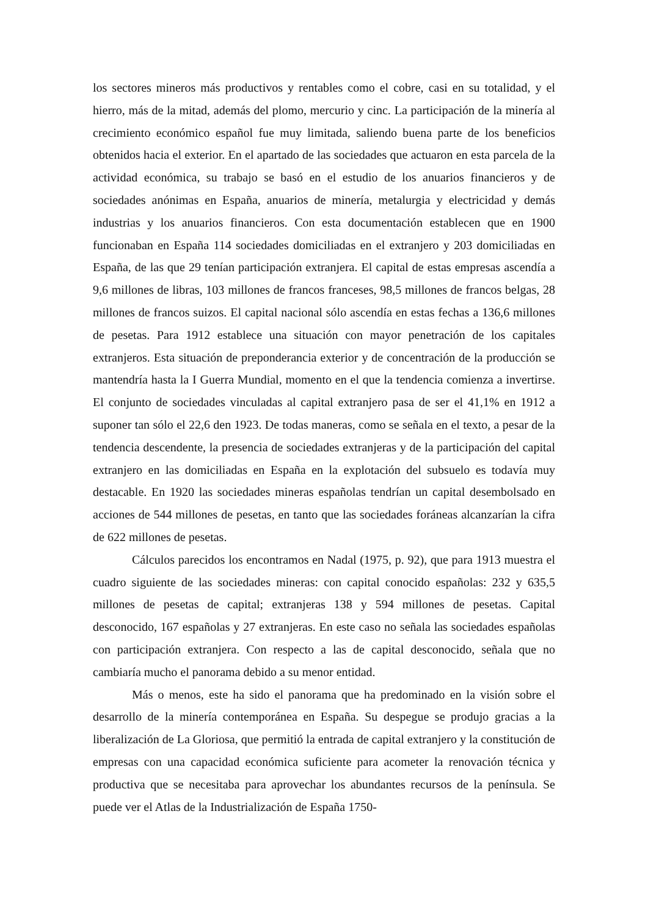los sectores mineros más productivos y rentables como el cobre, casi en su totalidad, y el hierro, más de la mitad, además del plomo, mercurio y cinc. La participación de la minería al crecimiento económico español fue muy limitada, saliendo buena parte de los beneficios obtenidos hacia el exterior. En el apartado de las sociedades que actuaron en esta parcela de la actividad económica, su trabajo se basó en el estudio de los anuarios financieros y de sociedades anónimas en España, anuarios de minería, metalurgia y electricidad y demás industrias y los anuarios financieros. Con esta documentación establecen que en 1900 funcionaban en España 114 sociedades domiciliadas en el extranjero y 203 domiciliadas en España, de las que 29 tenían participación extranjera. El capital de estas empresas ascendía a 9,6 millones de libras, 103 millones de francos franceses, 98,5 millones de francos belgas, 28 millones de francos suizos. El capital nacional sólo ascendía en estas fechas a 136,6 millones de pesetas. Para 1912 establece una situación con mayor penetración de los capitales extranjeros. Esta situación de preponderancia exterior y de concentración de la producción se mantendría hasta la I Guerra Mundial, momento en el que la tendencia comienza a invertirse. El conjunto de sociedades vinculadas al capital extranjero pasa de ser el 41,1% en 1912 a suponer tan sólo el 22,6 den 1923. De todas maneras, como se señala en el texto, a pesar de la tendencia descendente, la presencia de sociedades extranjeras y de la participación del capital extranjero en las domiciliadas en España en la explotación del subsuelo es todavía muy destacable. En 1920 las sociedades mineras españolas tendrían un capital desembolsado en acciones de 544 millones de pesetas, en tanto que las sociedades foráneas alcanzarían la cifra de 622 millones de pesetas.
Cálculos parecidos los encontramos en Nadal (1975, p. 92), que para 1913 muestra el cuadro siguiente de las sociedades mineras: con capital conocido españolas: 232 y 635,5 millones de pesetas de capital; extranjeras 138 y 594 millones de pesetas. Capital desconocido, 167 españolas y 27 extranjeras. En este caso no señala las sociedades españolas con participación extranjera. Con respecto a las de capital desconocido, señala que no cambiaría mucho el panorama debido a su menor entidad.
Más o menos, este ha sido el panorama que ha predominado en la visión sobre el desarrollo de la minería contemporánea en España. Su despegue se produjo gracias a la liberalización de La Gloriosa, que permitió la entrada de capital extranjero y la constitución de empresas con una capacidad económica suficiente para acometer la renovación técnica y productiva que se necesitaba para aprovechar los abundantes recursos de la península. Se puede ver el Atlas de la Industrialización de España 1750-